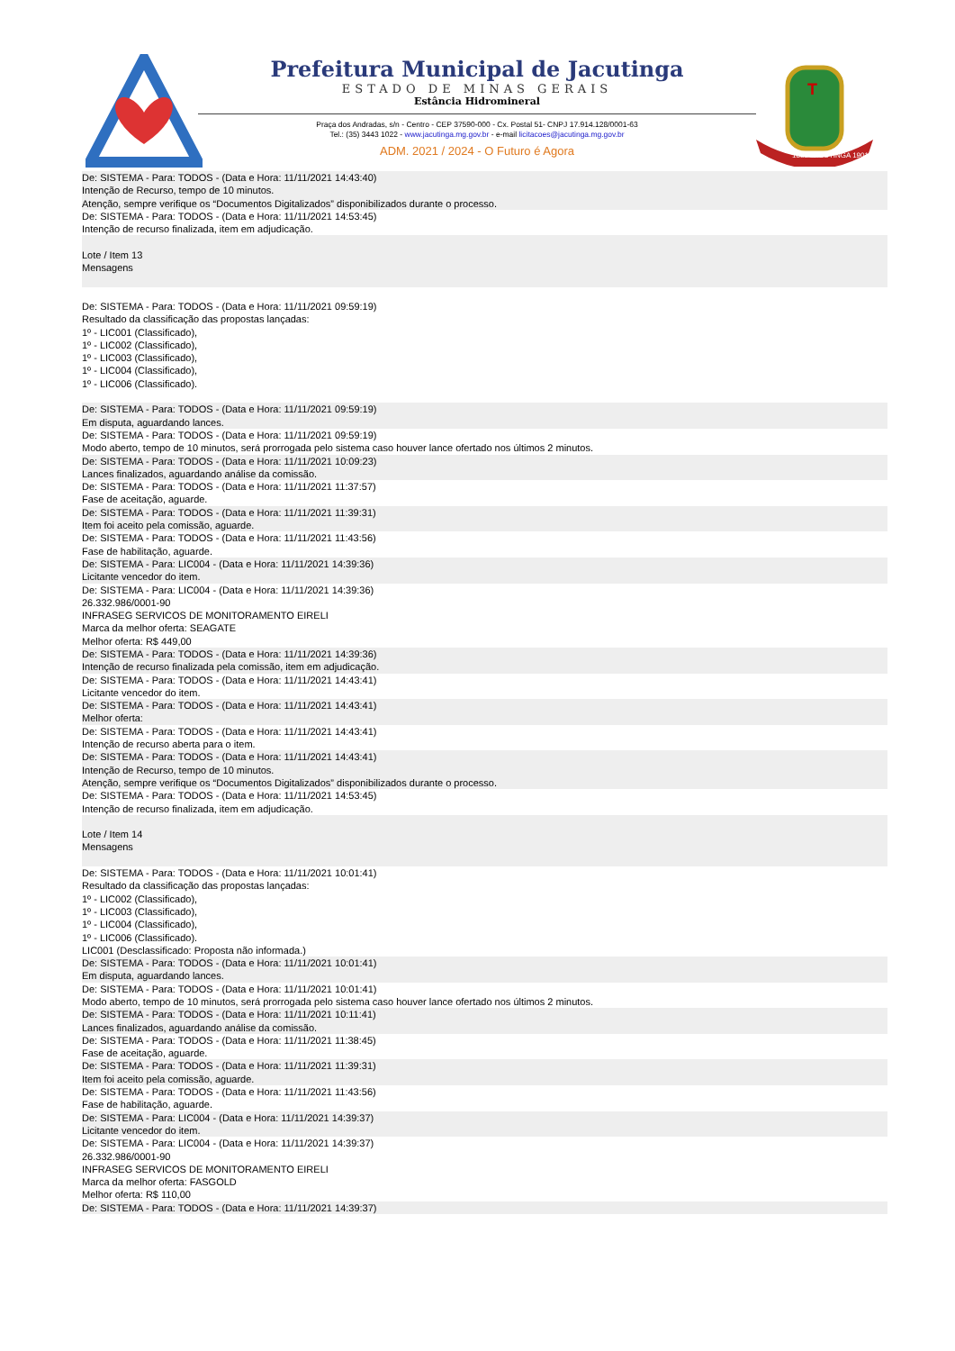Prefeitura Municipal de Jacutinga
ESTADO DE MINAS GERAIS
Estância Hidromineral
Praça dos Andradas, s/n - Centro - CEP 37590-000 - Cx. Postal 51- CNPJ 17.914.128/0001-63
Tel.: (35) 3443 1022 - www.jacutinga.mg.gov.br - e-mail licitacoes@jacutinga.mg.gov.br
ADM. 2021 / 2024 - O Futuro é Agora
T
1835 JACUTINGA 1901
De: SISTEMA - Para: TODOS - (Data e Hora: 11/11/2021 14:43:40)
Intenção de Recurso, tempo de 10 minutos.
Atenção, sempre verifique os “Documentos Digitalizados” disponibilizados durante o processo.
De: SISTEMA - Para: TODOS - (Data e Hora: 11/11/2021 14:53:45)
Intenção de recurso finalizada, item em adjudicação.
Lote / Item 13
Mensagens
De: SISTEMA - Para: TODOS - (Data e Hora: 11/11/2021 09:59:19)
Resultado da classificação das propostas lançadas:
1º - LIC001 (Classificado),
1º - LIC002 (Classificado),
1º - LIC003 (Classificado),
1º - LIC004 (Classificado),
1º - LIC006 (Classificado).
De: SISTEMA - Para: TODOS - (Data e Hora: 11/11/2021 09:59:19)
Em disputa, aguardando lances.
De: SISTEMA - Para: TODOS - (Data e Hora: 11/11/2021 09:59:19)
Modo aberto, tempo de 10 minutos, será prorrogada pelo sistema caso houver lance ofertado nos últimos 2 minutos.
De: SISTEMA - Para: TODOS - (Data e Hora: 11/11/2021 10:09:23)
Lances finalizados, aguardando análise da comissão.
De: SISTEMA - Para: TODOS - (Data e Hora: 11/11/2021 11:37:57)
Fase de aceitação, aguarde.
De: SISTEMA - Para: TODOS - (Data e Hora: 11/11/2021 11:39:31)
Item foi aceito pela comissão, aguarde.
De: SISTEMA - Para: TODOS - (Data e Hora: 11/11/2021 11:43:56)
Fase de habilitação, aguarde.
De: SISTEMA - Para: LIC004 - (Data e Hora: 11/11/2021 14:39:36)
Licitante vencedor do item.
De: SISTEMA - Para: LIC004 - (Data e Hora: 11/11/2021 14:39:36)
26.332.986/0001-90
INFRASEG SERVICOS DE MONITORAMENTO EIRELI
Marca da melhor oferta: SEAGATE
Melhor oferta: R$ 449,00
De: SISTEMA - Para: TODOS - (Data e Hora: 11/11/2021 14:39:36)
Intenção de recurso finalizada pela comissão, item em adjudicação.
De: SISTEMA - Para: TODOS - (Data e Hora: 11/11/2021 14:43:41)
Licitante vencedor do item.
De: SISTEMA - Para: TODOS - (Data e Hora: 11/11/2021 14:43:41)
Melhor oferta:
De: SISTEMA - Para: TODOS - (Data e Hora: 11/11/2021 14:43:41)
Intenção de recurso aberta para o item.
De: SISTEMA - Para: TODOS - (Data e Hora: 11/11/2021 14:43:41)
Intenção de Recurso, tempo de 10 minutos.
Atenção, sempre verifique os “Documentos Digitalizados” disponibilizados durante o processo.
De: SISTEMA - Para: TODOS - (Data e Hora: 11/11/2021 14:53:45)
Intenção de recurso finalizada, item em adjudicação.
Lote / Item 14
Mensagens
De: SISTEMA - Para: TODOS - (Data e Hora: 11/11/2021 10:01:41)
Resultado da classificação das propostas lançadas:
1º - LIC002 (Classificado),
1º - LIC003 (Classificado),
1º - LIC004 (Classificado),
1º - LIC006 (Classificado).
LIC001 (Desclassificado: Proposta não informada.)
De: SISTEMA - Para: TODOS - (Data e Hora: 11/11/2021 10:01:41)
Em disputa, aguardando lances.
De: SISTEMA - Para: TODOS - (Data e Hora: 11/11/2021 10:01:41)
Modo aberto, tempo de 10 minutos, será prorrogada pelo sistema caso houver lance ofertado nos últimos 2 minutos.
De: SISTEMA - Para: TODOS - (Data e Hora: 11/11/2021 10:11:41)
Lances finalizados, aguardando análise da comissão.
De: SISTEMA - Para: TODOS - (Data e Hora: 11/11/2021 11:38:45)
Fase de aceitação, aguarde.
De: SISTEMA - Para: TODOS - (Data e Hora: 11/11/2021 11:39:31)
Item foi aceito pela comissão, aguarde.
De: SISTEMA - Para: TODOS - (Data e Hora: 11/11/2021 11:43:56)
Fase de habilitação, aguarde.
De: SISTEMA - Para: LIC004 - (Data e Hora: 11/11/2021 14:39:37)
Licitante vencedor do item.
De: SISTEMA - Para: LIC004 - (Data e Hora: 11/11/2021 14:39:37)
26.332.986/0001-90
INFRASEG SERVICOS DE MONITORAMENTO EIRELI
Marca da melhor oferta: FASGOLD
Melhor oferta: R$ 110,00
De: SISTEMA - Para: TODOS - (Data e Hora: 11/11/2021 14:39:37)